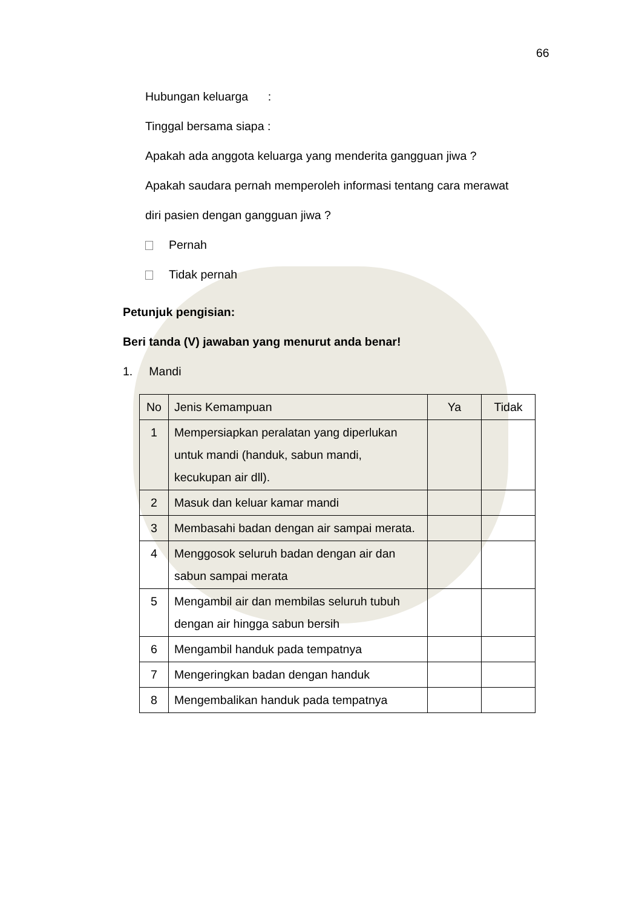66
Hubungan keluarga :
Tinggal bersama siapa :
Apakah ada anggota keluarga yang menderita gangguan jiwa ?
Apakah saudara pernah memperoleh informasi tentang cara merawat
diri pasien dengan gangguan jiwa ?
Pernah
Tidak pernah
Petunjuk pengisian:
Beri tanda (V) jawaban yang menurut anda benar!
1. Mandi
| No | Jenis Kemampuan | Ya | Tidak |
| 1 | Mempersiapkan peralatan yang diperlukan untuk mandi (handuk, sabun mandi, kecukupan air dll). | | |
| 2 | Masuk dan keluar kamar mandi | | |
| 3 | Membasahi badan dengan air sampai merata. | | |
| 4 | Menggosok seluruh badan dengan air dan sabun sampai merata | | |
| 5 | Mengambil air dan membilas seluruh tubuh dengan air hingga sabun bersih | | |
| 6 | Mengambil handuk pada tempatnya | | |
| 7 | Mengeringkan badan dengan handuk | | |
| 8 | Mengembalikan handuk pada tempatnya | | |